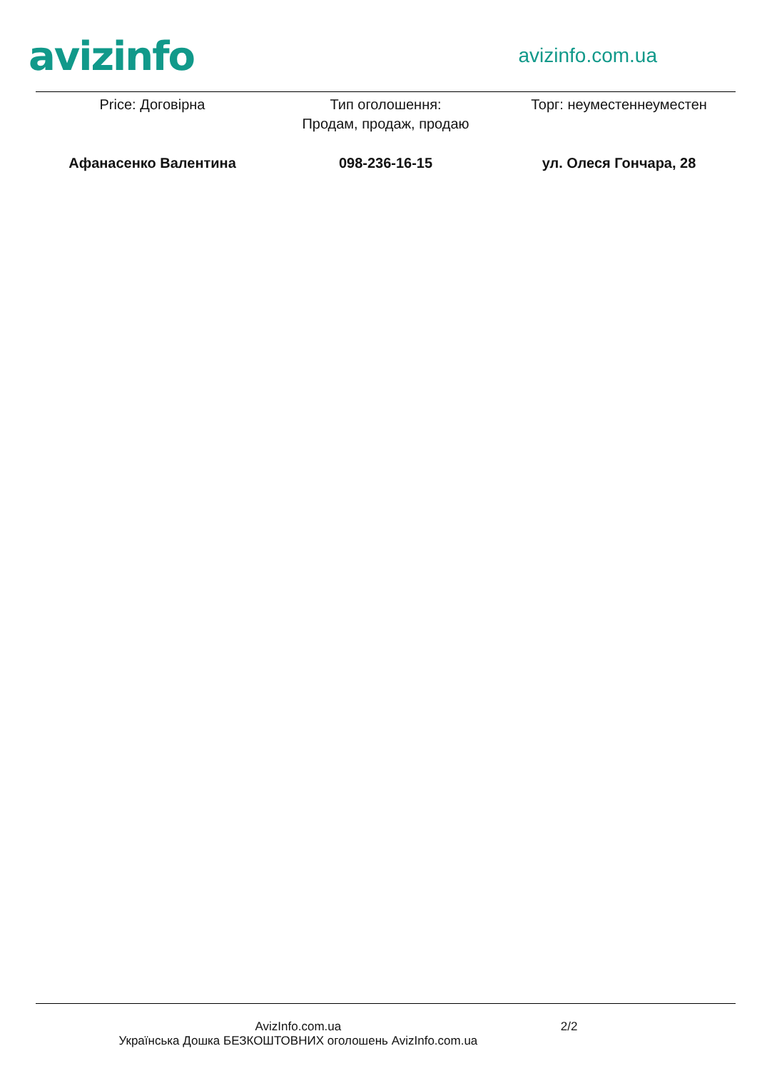avizinfo
avizinfo.com.ua
Price: Договірна Тип оголошення:
Продам, продаж, продаю
Торг: неуместеннеуместен
Афанасенко Валентина 098-236-16-15 ул. Олеся Гончара, 28
AvizInfo.com.ua
Українська Дошка БЕЗКОШТОВНИХ оголошень AvizInfo.com.ua
2/2